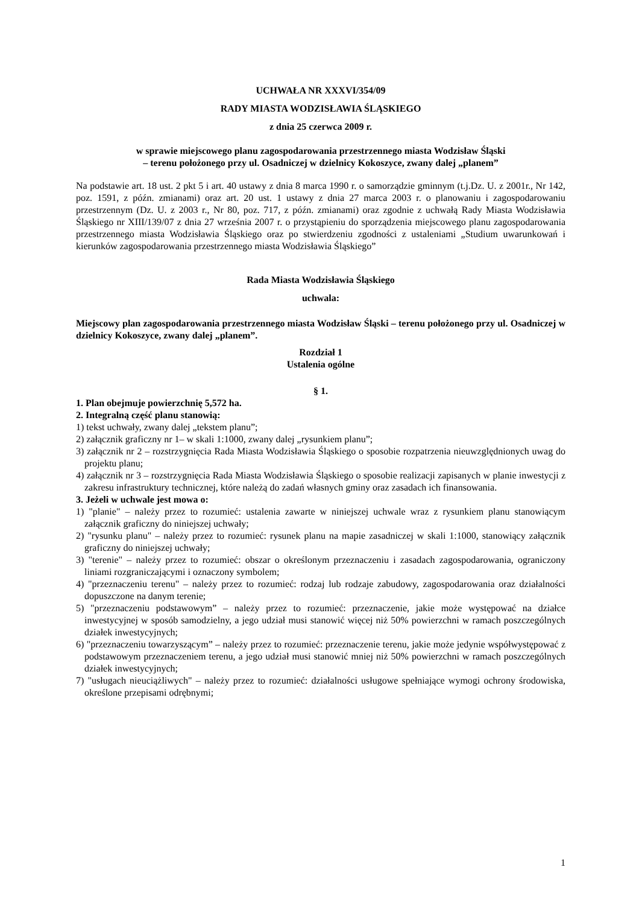UCHWAŁA NR XXXVI/354/09
RADY MIASTA WODZISŁAWIA ŚLĄSKIEGO
z dnia 25 czerwca 2009 r.
w sprawie miejscowego planu zagospodarowania przestrzennego miasta Wodzisław Śląski
– terenu położonego przy ul. Osadniczej w dzielnicy Kokoszyce, zwany dalej „planem”
Na podstawie art. 18 ust. 2 pkt 5 i art. 40 ustawy z dnia 8 marca 1990 r. o samorządzie gminnym (t.j.Dz. U. z 2001r., Nr 142, poz. 1591, z późn. zmianami) oraz art. 20 ust. 1 ustawy z dnia 27 marca 2003 r. o planowaniu i zagospodarowaniu przestrzennym (Dz. U. z 2003 r., Nr 80, poz. 717, z późn. zmianami) oraz zgodnie z uchwałą Rady Miasta Wodzisławia Śląskiego nr XIII/139/07 z dnia 27 września 2007 r. o przystąpieniu do sporządzenia miejscowego planu zagospodarowania przestrzennego miasta Wodzisławia Śląskiego oraz po stwierdzeniu zgodności z ustaleniami „Studium uwarunkowań i kierunków zagospodarowania przestrzennego miasta Wodzisławia Śląskiego”
Rada Miasta Wodzisławia Śląskiego
uchwala:
Miejscowy plan zagospodarowania przestrzennego miasta Wodzisław Śląski – terenu położonego przy ul. Osadniczej w dzielnicy Kokoszyce, zwany dalej „planem”.
Rozdział 1
Ustalenia ogólne
§ 1.
1. Plan obejmuje powierzchnię 5,572 ha.
2. Integralną część planu stanowią:
1) tekst uchwały, zwany dalej „tekstem planu”;
2) załącznik graficzny nr 1– w skali 1:1000, zwany dalej „rysunkiem planu”;
3) załącznik nr 2 – rozstrzygnięcia Rada Miasta Wodzisławia Śląskiego o sposobie rozpatrzenia nieuwzględnionych uwag do projektu planu;
4) załącznik nr 3 – rozstrzygnięcia Rada Miasta Wodzisławia Śląskiego o sposobie realizacji zapisanych w planie inwestycji z zakresu infrastruktury technicznej, które należą do zadań własnych gminy oraz zasadach ich finansowania.
3. Jeżeli w uchwale jest mowa o:
1) "planie" – należy przez to rozumieć: ustalenia zawarte w niniejszej uchwale wraz z rysunkiem planu stanowiącym załącznik graficzny do niniejszej uchwały;
2) "rysunku planu" – należy przez to rozumieć: rysunek planu na mapie zasadniczej w skali 1:1000, stanowiący załącznik graficzny do niniejszej uchwały;
3) "terenie" – należy przez to rozumieć: obszar o określonym przeznaczeniu i zasadach zagospodarowania, ograniczony liniami rozgraniczającymi i oznaczony symbolem;
4) "przeznaczeniu terenu" – należy przez to rozumieć: rodzaj lub rodzaje zabudowy, zagospodarowania oraz działalności dopuszczone na danym terenie;
5) "przeznaczeniu podstawowym” – należy przez to rozumieć: przeznaczenie, jakie może występować na działce inwestycyjnej w sposób samodzielny, a jego udział musi stanowić więcej niż 50% powierzchni w ramach poszczególnych działek inwestycyjnych;
6) "przeznaczeniu towarzyszącym” – należy przez to rozumieć: przeznaczenie terenu, jakie może jedynie współwystępować z podstawowym przeznaczeniem terenu, a jego udział musi stanowić mniej niż 50% powierzchni w ramach poszczególnych działek inwestycyjnych;
7) "usługach nieuciążliwych" – należy przez to rozumieć: działalności usługowe spełniające wymogi ochrony środowiska, określone przepisami odrębnymi;
1